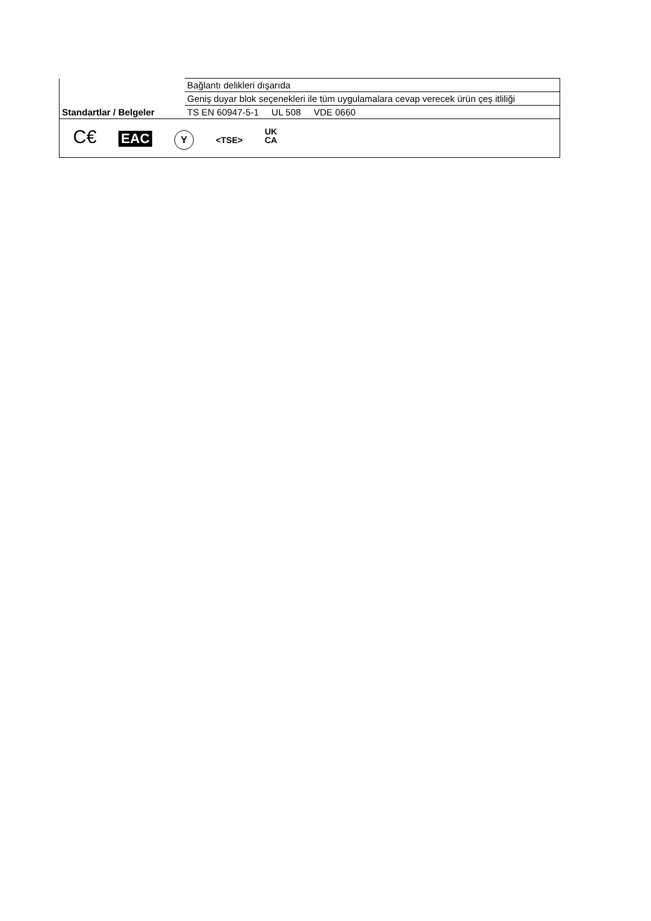| | Bağlantı delikleri dışarıda |
| | Geniş duyar blok seçenekleri ile tüm uygulamalara cevap verecek ürün çeş itliliği |
| Standartlar / Belgeler | TS EN 60947-5-1 UL 508 VDE 0660 |
| C€ EAC Y <TSE> UK CA | |